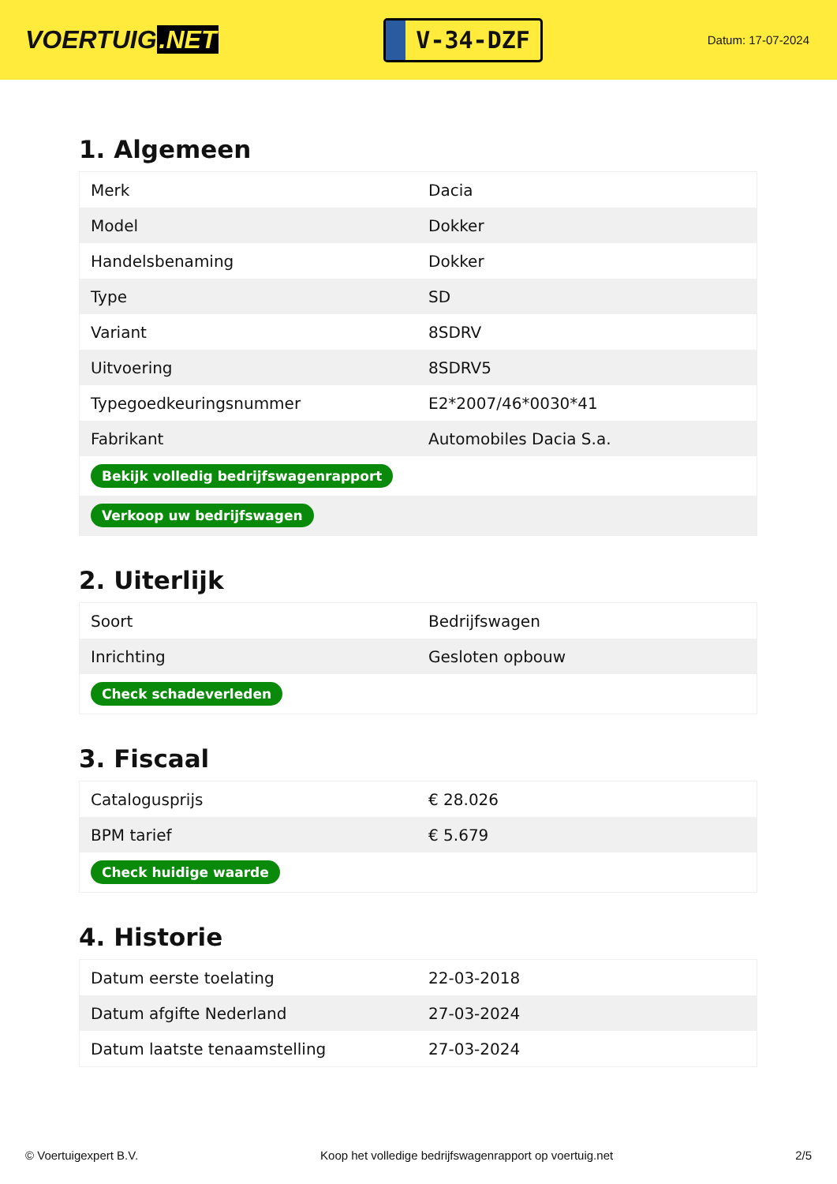VOERTUIG.NET
V-34-DZF
Datum: 17-07-2024
1. Algemeen
| Merk | Dacia |
| Model | Dokker |
| Handelsbenaming | Dokker |
| Type | SD |
| Variant | 8SDRV |
| Uitvoering | 8SDRV5 |
| Typegoedkeuringsnummer | E2*2007/46*0030*41 |
| Fabrikant | Automobiles Dacia S.a. |
| Bekijk volledig bedrijfswagenrapport | |
| Verkoop uw bedrijfswagen | |
2. Uiterlijk
| Soort | Bedrijfswagen |
| Inrichting | Gesloten opbouw |
| Check schadeverleden | |
3. Fiscaal
| Catalogusprijs | € 28.026 |
| BPM tarief | € 5.679 |
| Check huidige waarde | |
4. Historie
| Datum eerste toelating | 22-03-2018 |
| Datum afgifte Nederland | 27-03-2024 |
| Datum laatste tenaamstelling | 27-03-2024 |
© Voertuigexpert B.V. Koop het volledige bedrijfswagenrapport op voertuig.net 2/5